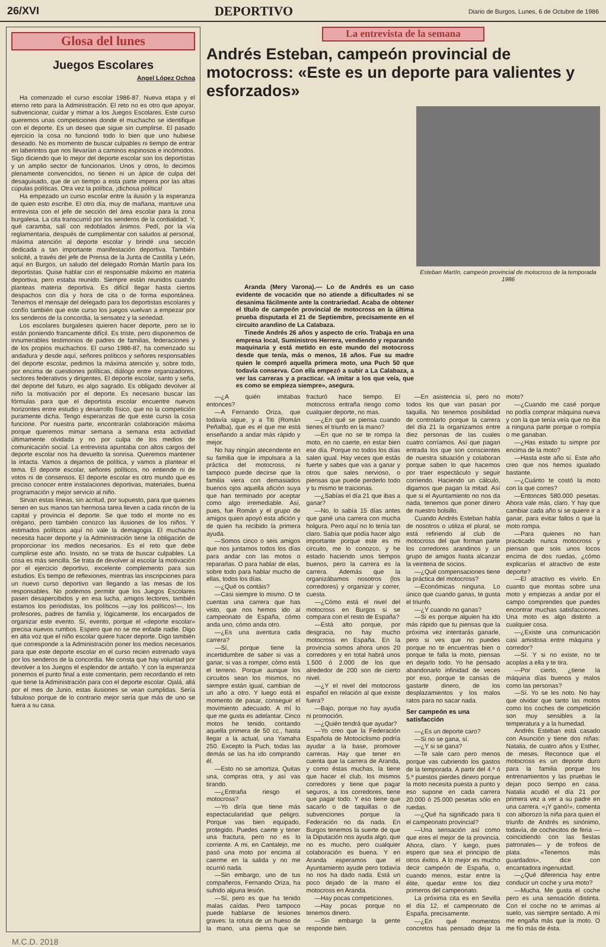26/XVI DEPORTIVO Diario de Burgos, Lunes, 6 de Octubre de 1986
Glosa del lunes
Juegos Escolares
Angel López Ochoa
Ha comenzado el curso escolar 1986-87. Nueva etapa y el eterno reto para la Administración. El reto no es otro que apoyar, subvencionar, cuidar y mimar a los Juegos Escolares. Este curso queremos unas competiciones donde el muchacho se identifique con el deporte. Es un deseo que sigue sin cumplirse. El pasado ejercicio la cosa no funcionó todo lo bien que uno hubiese deseado. No es momento de buscar culpables ni tiempo de entrar en laberintos que nos llevarían a caminos espinosos e incómodos. Sigo diciendo que lo mejor del deporte escolar son los deportistas y un amplio sector de funcionarios. Unos y otros, lo decimos plenamente convencidos, no tienen ni un ápice de culpa del desaguisado, que de un tiempo a esta parte impera por las altas cúpulas políticas. Otra vez la política, ¡dichosa política!
Ha empezado un curso escolar entre la ilusión y la esperanza de quien esto escribe. El otro día, muy de mañana, mantuve una entrevista con el jefe de sección del área escolar para la zona burgalesa. La cita transcurrió por los senderos de la cordialidad. Y, qué caramba, salí con redoblados ánimos. Pedí, por la vía reglamentaria, después de cumplimentar con saludos al personal, máxima atención al deporte escolar y brindé una sección dedicada a tan importante manifestación deportiva. También solicité, a través del jefe de Prensa de la Junta de Castilla y León, aquí en Burgos, un saludo del delegado Román Martín para los deportistas. Quise hablar con el responsable máximo en materia deportiva, pero estaba reunido. Siempre están reunidos cuando planteas materia deportiva. Es difícil llegar hasta ciertos despachos con día y hora de cita o de forma espontánea. Tenemos el mensaje del delegado para los deportistas escolares y confío también que este curso los juegos vuelvan a empezar por los senderos de la concordia, la sensatez y la seriedad.
Los escolares burgaleses quieren hacer deporte, pero se lo están poniendo francamente difícil. Es triste, pero disponemos de innumerables testimonios de padres de familias, federaciones y de los propios muchachos. El curso 1986-87, ha comenzado su andadura y desde aquí, señores políticos y señores responsables del deporte escolar, pedimos la máxima atención y, sobre todo, por encima de cuestiones políticas, diálogo entre organizadores, sectores federativos y dirigentes. El deporte escolar, santo y seña, del deporte del futuro, es algo sagrado. Es obligado devolver al niño la motivación por el deporte. Es necesario buscar las fórmulas para que el deportista escolar encuentre nuevos horizontes entre estudio y desarrollo físico, que no la competición puramente dicha. Tengo esperanzas de que este curso la cosa funcione. Por nuestra parte, encontrarán colaboración máxima porque queremos mimar semana a semana esta actividad últimamente olvidada y no por culpa de los medios de comunicación social. La entrevista apuntaba con altos cargos del deporte escolar nos ha devuelto la sonrisa. Queremos mantener la intacta. Vamos a dejarnos de política, y vamos a plantear el tema. El deporte escolar, señores políticos, no entiende ni de votos ni de consensos. El deporte escolar es otro mundo que es preciso conocer entre instalaciones deportivas, materiales, buena programación y mejor servicio al niño.
Sirvan estas líneas, sin acritud, por supuesto, para que quienes tienen en sus manos tan hermosa tarea lleven a cada rincón de la capital y provincia el deporte. Se que todo el monte no es orégano, pero también conozco las ilusiones de los niños. Y estimados políticos aquí no vale la demagogia. El muchacho necesita hacer deporte y la Administración tiene la obligación de proporcionar los medios necesarios. Es el reto que debe cumplirse este año. Insisto, no se trata de buscar culpables. La cosa es más sencilla. Se trata de devolver al escolar la motivación por el ejercicio deportivo, excelente complemento para sus estudios. Es tiempo de reflexiones, mientras las inscripciones para un nuevo curso deportivo van llegando a las mesas de los responsables. No podemos permitir que los Juegos Escolares pasen desapercibidos y en esa lucha, amigos lectores, también estamos los periodistas, los políticos —¡ay los políticos!—, los profesores, padres de familia y, lógicamente, los encargados de organizar este evento. Sí, evento, porque el «deporte escolar» precisa nuevos rumbos. Espero que no se me enfade nadie. Digo en alta voz que el niño escolar quiere hacer deporte. Digo también que corresponde a la Administración poner los medios necesarios para que este deporte escolar en el curso recien estrenado vaya por los senderos de la concordia. Me consta que hay voluntad por devolver a los Juegos el esplendor de antaño. Y con la esperanza ponemos el punto final a este comentario, pero recordando el reto que tiene la Administración para con el deporte escolar. Ojalá, allá por el mes de Junio, estas ilusiones se vean cumplidas. Sería fabuloso porque de lo contrario mejor sería que más de uno se fuera a su casa.
La entrevista de la semana
Andrés Esteban, campeón provincial de motocross: «Este es un deporte para valientes y esforzados»
Esteban Martín, campeón provincial de motocross de la temporada 1986
Aranda (Mery Varona).— Lo de Andrés es un caso evidente de vocación que no atiende a dificultades ni se desanima fácilmente ante la contrariedad. Acaba de obtener el título de campeón provincial de motocross en la última prueba disputada el 21 de Septiembre, precisamente en el circuito arandino de La Calabaza.
Tinede Andrés 26 años y aspecto de crío. Trabaja en una empresa local, Suministros Herrera, vendiendo y reparando maquinaria y está metido en este mundo del motocross desde que tenía, más o menos, 16 años. Fue su madre quien le compró aquella primera moto, una Puch 50 que todavía conserva. Con ella empezó a subir a La Calabaza, a ver las carreras y a practicar. «A imitar a los que veía, que es como se empieza siempre», asegura.
—¿A quién imitabas entonces?
—A Fernando Oriza, que todavía sigue, y a Titi (Román Peñalba), que es el que me está enseñando a andar más rápido y mejor.
No hay ningún atecendente en su familia que le impulsara a la práctica del motocross, ni tampoco puede decirse que la familia viera con demasiados buenos ojos aquella afición suya que han terminado por aceptar como algo irremediable. Así, pues, fue Román y el grupo de amigos quien apoyó esta afición y de quien ha recibido la primera ayuda.
—Somos cinco o seis amigos que nos juntamos todos los días para andar con las motos o repararlas. O para hablar de elas, sobre todo para hablar mucho de ellas, todos los días.
—¿Qué os contáis?
—Casi siempre lo mismo. O te cuentas una carrera que has visto, que nos hemos ido al campeonato de España, cómo anda uno, cómo anda otro.
—¿Es una aventura cada carrera?
—Sí, porque tiene la incertidumbre de saber si vas a ganar, si vas a romper, cómo está el terreno. Porque aunque los circuitos sean los mismos, no siempre están igual, cambian de un año a otro. Y luego está el momento de pasar, conseguir el movimiento adecuado. A mí lo que me gusta es adelantar. Cinco motos he tenido, contando aquella primera de 50 cc., hasta llegar a la actual, una Yamaha 250. Excepto la Puch, todas las demás se las ha ido comprando él.
—Esto no se amortiza. Quitas una, compras otra, y así vas tirando.
—¿Entraña riesgo el motocross?
—Yo diría que tiene más espectacularidad que peligro. Porque vas bien equipado, protegido. Puedes caerte y tener una fractura, pero no es lo corriente. A mi, en Cantalejo, me pasó una moto por encima al caerme en la salida y no me ocurrió nada.
—Sin embargo, uno de tus compañeros, Fernando Oriza, ha sufrido alguna lesión.
—Sí, pero es que ha tenido malas caídas. Pero tampoco puede hablarse de lesiones graves: la rotura de un hueso de la mano, una pierna que se fracturó hace tiempo. El motocross entraña riesgo como cualquier deporte, no mas.
—¿En qué se piensa cuando tienes el triunfo en la mano?
—En que no se te rompa la moto, en no caerte, en estar bien ese día. Porque no todos los días salen igual. Hay veces que estás fuerte y sabes que vas a ganar y otros que sales nervioso, o piensas que puede perderlo todo y tu mismo te traicionas.
—¿Sabías el día 21 que ibas a ganar?
—No, lo sabía 15 días antes que gané una carrera con mucha holgura. Pero aquí no lo tenía tan claro. Sabía que podía hacer algo importante porque este es mi circuito, me lo conozco, y he estado haciendo unos tiempos buenos, pero la carrera es la carrera. Además que la organizábamos nosotros (los corredores) y organizar y correr, cuesta.
—¿Cómo está el nivel del motocross en Burgos si se compara con el resto de España?
—Está alto porque, por desgracia, no hay mucho motocross en España. En la provincia somos ahora unos 20 corredores y en total habrá unos 1.500 ó 2.000 de los que alrededor de 200 son de cierto nivel.
—¿Y el nivel del motocross español en relación al que existe fuera?
—Bajo, porque no hay ayuda ni promoción.
—¿Quién tendrá que ayudar?
—Yo creo que la Federación Española de Motociclismo podría ayudar a la base, promover carreras. Hay que tener en cuenta que la carrera de Aranda, y como éstas muchas, la tiene que hacer el club, los mismos corredores y tiene que pagar seguros, a los corredores, tiene que pagar todo. Y eso tiene que sacarlo o de taquillas o de subvenciones porque la Federación no da nada. En Burgos tenemos la suerte de que la Diputación nos ayuda algo, que no es mucho, pero cualquier colaboración es buena. Y en Aranda esperamos que el Ayuntamiento ayude pero todavía no nos ha dado nada. Está un poco dejado de la mano el motocross en Aranda.
—Hay pocas competiciones.
—Hay pocas porque no tenemos dinero.
—Sin embargo la gente responde bien.
—En asistencia sí, pero no todos los que van pasan por taquilla. No tenemos posibilidad de controlarlo porque la carrera del día 21 la organizamos entre diez personas de las cuales cuatro corríamos. Así que pagan entrada los que son conscientes de nuestra situación y colaboran porque saben lo que hacemos por traer espectáculo y seguir corriendo. Haciendo un cálculo, digamos que pagan la mitad. Así que si el Ayuntamiento no nos da nada, tenemos que poner dinero de nuestro bolsillo.
Cuando Andrés Esteban habla de nosotros o utiliza el plural, se está refiriendo al club de motocross del que forman parte los corredores arandinos y un grupo de amigos hasta alcanzar la veintena de socios.
—¿Qué compensaciones tiene la práctica del motocross?
—Económicas ninguna. Lo único que cuando ganas, te gusta el triunfo.
—¿Y cuando no ganas?
—Si es porque alguien ha ido más rápido que tu piensas que la próxima vez intentarás ganarle, pero si ves que no puedes porque no te encuentras bien o porque te falla la moto, piensas en dejarlo todo. Yo he pensado abandonarlo infinidad de veces por eso, porque te cansas de gastarte dinero, de los desplazamientos y los malos ratos para no sacar nada.
Ser campeón es una satisfacción
—¿Es un deporte caro?
—Si no se gana, sí.
—¿Y si se gana?
—Te sale caro pero menos porque vas cubriendo los gastos de la temporada. A partir del 4.º ó 5.º puestos pierdes dinero porque la moto necesita puesta a punto y eso supone en cada carrera 20.000 ó 25.000 pesetas sólo en ruedas.
—¿Qué ha significado para ti el campeonato provincial?
—Una sensación así como que eres el mejor de la provincia. Ahora, claro. Y luego, pues espero que sea el principio de otros éxitos. A lo mejor es mucho decir campeón de España, o, cuando menos, estar entre la élite, quedar entre los diez primeros del campeonato.
La próxima cita es en Sevilla el día 12, el campeonato de España, precisamente.
—¿En qué momentos concretos has pensado dejar la moto?
—¿Cuando me casé porque no podía comprar máquina nueva y con la que tenía veía que no iba a ninguna parte porque o rompía o me ganaban.
—¿Has estado tu simpre por encima de la moto?
—Hasta este año sí. Este año creo que nos hemos igualado bastante.
—¿Cuánto te costó la moto con la que corres?
—Entonces 580.000 pesetas. Ahora vale más, claro. Y hay que cambiar cada año si se quiere ir a ganar, para evitar fallos o que la moto rompa.
—Para quienes no han practicado nunca motocross y piensan que sois unos locos encima de dos ruedas, ¿cómo explicarías el atractivo de este deporte?
—El atractivo es vivirlo. En cuanto que montas sobre una moto y empiezas a andar por el campo comprendes que puedes encontrar muchas satisfacciones. Una moto es algo distinto a cualquier cosa.
—¿Existe una comunicación casi amistosa entre máquina y corredor?
—Sí. Y si no existe, no te acoplas a ella y te tira.
—Por cierto, ¿tiene la máquina días buenos y malos como las personas?
—Sí. Yo se les noto. No hay que olvidar que tanto las motos como los coches de competición son muy sensibles a la temperatura y a la humedad.
Andrés Esteban está casado con Asunción y tiene dos niñas: Natalia, de cuatro años y Esther, de meses. Reconoce que el motocross es un deporte duro para la familia porque los entrenamientos y las pruebas le dejan poco tiempo en casa. Natalia acudió el día 21 por primera vez a ver a su padre en una carrera. «¡Y ganó!», comenta con alborozo la niña para quien el triunfo de Andrés es sinónimo, todavía, de cochecitos de feria —coincidiendo con las fiestas patronales— y de trofeos de plata. «Tenemos más guardados», dice con encantadora ingenuidad.
—¿Qué diferencia hay entre conducir un coche y una moto?
—Mucha. Me gusta el coche pero es una sensación distinta. Con el coche no te arrimas al suelo, vas siempre sentado. A mí me engaña más que la moto. O me fío más de ésta.
M.C.D. 2018